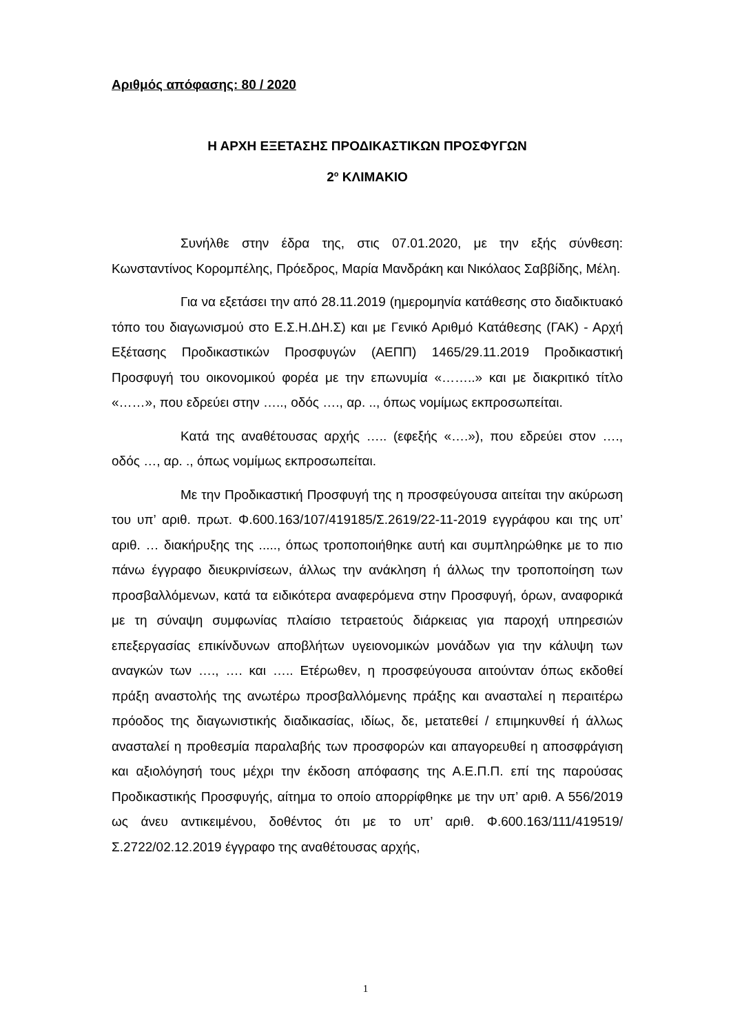Αριθμός απόφασης: 80 / 2020
Η ΑΡΧΗ ΕΞΕΤΑΣΗΣ ΠΡΟΔΙΚΑΣΤΙΚΩΝ ΠΡΟΣΦΥΓΩΝ
2<sup>ο</sup> ΚΛΙΜΑΚΙΟ
Συνήλθε στην έδρα της, στις 07.01.2020, με την εξής σύνθεση: Κωνσταντίνος Κορομπέλης, Πρόεδρος, Μαρία Μανδράκη και Νικόλαος Σαββίδης, Μέλη.
Για να εξετάσει την από 28.11.2019 (ημερομηνία κατάθεσης στο διαδικτυακό τόπο του διαγωνισμού στο Ε.Σ.Η.ΔΗ.Σ) και με Γενικό Αριθμό Κατάθεσης (ΓΑΚ) - Αρχή Εξέτασης Προδικαστικών Προσφυγών (ΑΕΠΠ) 1465/29.11.2019 Προδικαστική Προσφυγή του οικονομικού φορέα με την επωνυμία «……..» και με διακριτικό τίτλο «……», που εδρεύει στην ….., οδός …., αρ. .., όπως νομίμως εκπροσωπείται.
Κατά της αναθέτουσας αρχής ….. (εφεξής «….»), που εδρεύει στον …., οδός …, αρ. ., όπως νομίμως εκπροσωπείται.
Με την Προδικαστική Προσφυγή της η προσφεύγουσα αιτείται την ακύρωση του υπ’ αριθ. πρωτ. Φ.600.163/107/419185/Σ.2619/22-11-2019 εγγράφου και της υπ’ αριθ. … διακήρυξης της ....., όπως τροποποιήθηκε αυτή και συμπληρώθηκε με το πιο πάνω έγγραφο διευκρινίσεων, άλλως την ανάκληση ή άλλως την τροποποίηση των προσβαλλόμενων, κατά τα ειδικότερα αναφερόμενα στην Προσφυγή, όρων, αναφορικά με τη σύναψη συμφωνίας πλαίσιο τετραετούς διάρκειας για παροχή υπηρεσιών επεξεργασίας επικίνδυνων αποβλήτων υγειονομικών μονάδων για την κάλυψη των αναγκών των …., …. και ….. Ετέρωθεν, η προσφεύγουσα αιτούνταν όπως εκδοθεί πράξη αναστολής της ανωτέρω προσβαλλόμενης πράξης και ανασταλεί η περαιτέρω πρόοδος της διαγωνιστικής διαδικασίας, ιδίως, δε, μετατεθεί / επιμηκυνθεί ή άλλως ανασταλεί η προθεσμία παραλαβής των προσφορών και απαγορευθεί η αποσφράγιση και αξιολόγησή τους μέχρι την έκδοση απόφασης της Α.Ε.Π.Π. επί της παρούσας Προδικαστικής Προσφυγής, αίτημα το οποίο απορρίφθηκε με την υπ’ αριθ. Α 556/2019 ως άνευ αντικειμένου, δοθέντος ότι με το υπ’ αριθ. Φ.600.163/111/419519/Σ.2722/02.12.2019 έγγραφο της αναθέτουσας αρχής,
1